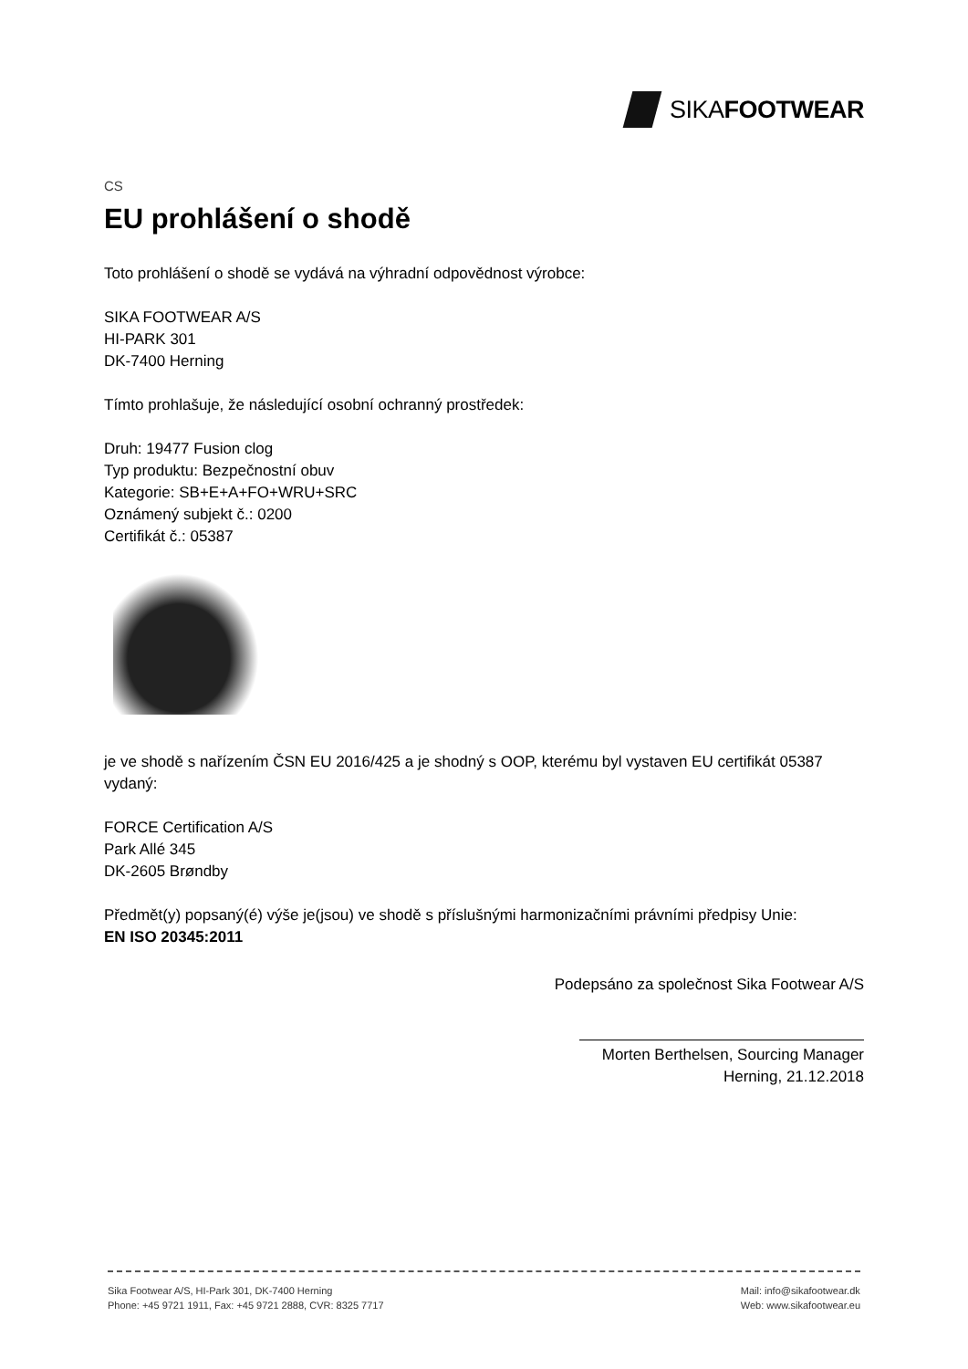SIKA FOOTWEAR
CS
EU prohlášení o shodě
Toto prohlášení o shodě se vydává na výhradní odpovědnost výrobce:
SIKA FOOTWEAR A/S
HI-PARK 301
DK-7400 Herning
Tímto prohlašuje, že následující osobní ochranný prostředek:
Druh: 19477 Fusion clog
Typ produktu: Bezpečnostní obuv
Kategorie: SB+E+A+FO+WRU+SRC
Oznámený subjekt č.: 0200
Certifikát č.: 05387
je ve shodě s nařízením ČSN EU 2016/425 a je shodný s OOP, kterému byl vystaven EU certifikát 05387 vydaný:
FORCE Certification A/S
Park Allé 345
DK-2605 Brøndby
Předmět(y) popsaný(é) výše je(jsou) ve shodě s příslušnými harmonizačními právními předpisy Unie:
EN ISO 20345:2011
Podepsáno za společnost Sika Footwear A/S
Morten Berthelsen, Sourcing Manager
Herning, 21.12.2018
Sika Footwear A/S, HI-Park 301, DK-7400 Herning
Phone: +45 9721 1911, Fax: +45 9721 2888, CVR: 8325 7717
Mail: info@sikafootwear.dk
Web: www.sikafootwear.eu